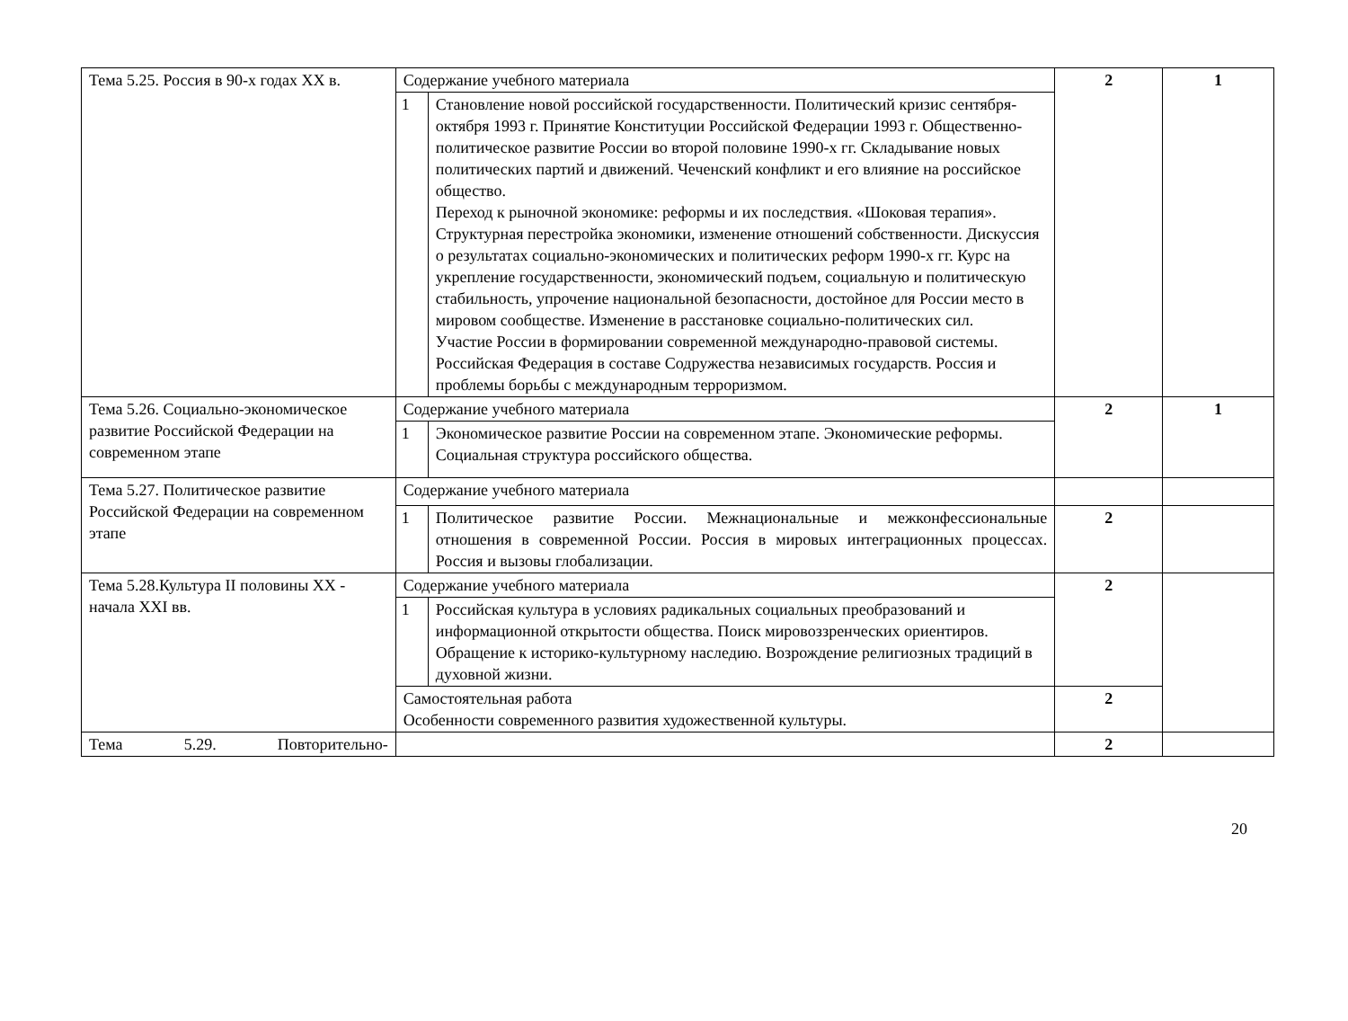| Тема 5.25. Россия в 90-х годах XX в. | Содержание учебного материала | | 2 | 1 |
| | 1 | Становление новой российской государственности. Политический кризис сентября-октября 1993 г. Принятие Конституции Российской Федерации 1993 г. Общественно-политическое развитие России во второй половине 1990-х гг. Складывание новых политических партий и движений. Чеченский конфликт и его влияние на российское общество. Переход к рыночной экономике: реформы и их последствия. «Шоковая терапия». Структурная перестройка экономики, изменение отношений собственности. Дискуссия о результатах социально-экономических и политических реформ 1990-х гг. Курс на укрепление государственности, экономический подъем, социальную и политическую стабильность, упрочение национальной безопасности, достойное для России место в мировом сообществе. Изменение в расстановке социально-политических сил. Участие России в формировании современной международно-правовой системы. Российская Федерация в составе Содружества независимых государств. Россия и проблемы борьбы с международным терроризмом. | | |
| Тема 5.26. Социально-экономическое развитие Российской Федерации на современном этапе | Содержание учебного материала | | 2 | 1 |
| | 1 | Экономическое развитие России на современном этапе. Экономические реформы. Социальная структура российского общества. | | |
| Тема 5.27. Политическое развитие Российской Федерации на современном этапе | Содержание учебного материала | | | |
| | 1 | Политическое развитие России. Межнациональные и межконфессиональные отношения в современной России. Россия в мировых интеграционных процессах. Россия и вызовы глобализации. | 2 | |
| Тема 5.28.Культура II половины XX - начала XXI вв. | Содержание учебного материала | | 2 | |
| | 1 | Российская культура в условиях радикальных социальных преобразований и информационной открытости общества. Поиск мировоззренческих ориентиров. Обращение к историко-культурному наследию. Возрождение религиозных традиций в духовной жизни. | | |
| | Самостоятельная работа Особенности современного развития художественной культуры. | | 2 | |
| Тема 5.29. Повторительно- | | | 2 | |
20